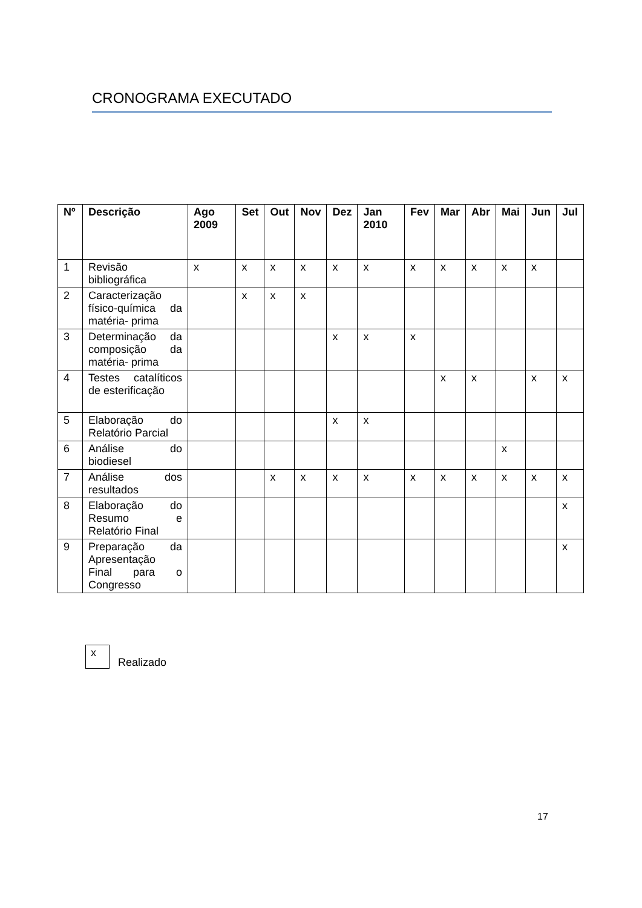CRONOGRAMA EXECUTADO
| Nº | Descrição | Ago 2009 | Set | Out | Nov | Dez | Jan 2010 | Fev | Mar | Abr | Mai | Jun | Jul |
| --- | --- | --- | --- | --- | --- | --- | --- | --- | --- | --- | --- | --- | --- |
| 1 | Revisão bibliográfica | x | x | x | x | x | x | x | x | x | x | x | |
| 2 | Caracterização físico-química da matéria- prima | | x | x | x | | | | | | | | |
| 3 | Determinação da composição da matéria- prima | | | | | x | x | x | | | | | |
| 4 | Testes catalíticos de esterificação | | | | | | | | x | x | | x | x |
| 5 | Elaboração do Relatório Parcial | | | | | x | x | | | | | | |
| 6 | Análise do biodiesel | | | | | | | | | | x | | |
| 7 | Análise dos resultados | | | x | x | x | x | x | x | x | x | x | x |
| 8 | Elaboração do Resumo e Relatório Final | | | | | | | | | | | | x |
| 9 | Preparação da Apresentação Final para o Congresso | | | | | | | | | | | | x |
x
Realizado
17